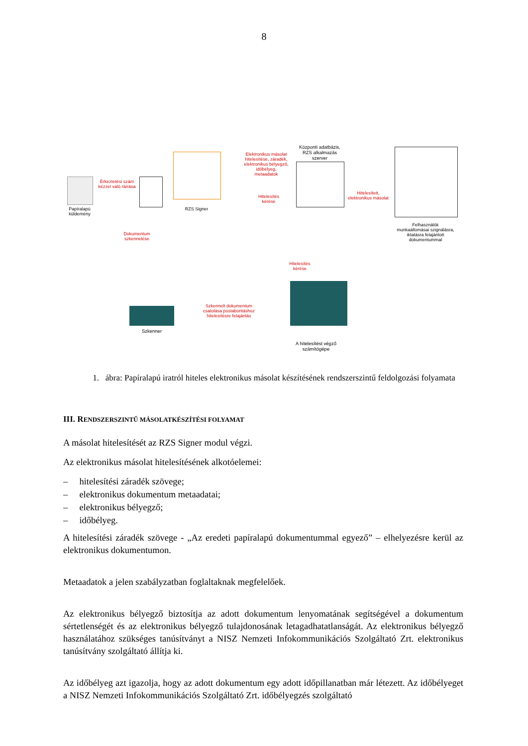8
Papíralapú küldemény
Érkeztetési szám kézzel való ráírása
Dokumentum szkennelése
RZS Signer
Elektronikus másolat hitelesítése, záradék, elektronikus bélyegző, időbélyeg, metaadatok
Hitelesítés kérése
Központi adatbázis, RZS alkalmazás szerver
Hitelesített, elektronikus másolat
Felhasználók munkaállomásai szignálásra, iktatásra felajánlott dokumentummal
Hitelesítés kérése
Szkennelt dokumentum csatolása postabontáshoz hitelesítésre felajánlás
Szkenner
A hitelesítést végző számítógépe
1. ábra: Papíralapú iratról hiteles elektronikus másolat készítésének rendszerszintű feldolgozási folyamata
III. RENDSZERSZINTŰ MÁSOLATKÉSZÍTÉSI FOLYAMAT
A másolat hitelesítését az RZS Signer modul végzi.
Az elektronikus másolat hitelesítésének alkotóelemei:
– hitelesítési záradék szövege;
– elektronikus dokumentum metaadatai;
– elektronikus bélyegző;
– időbélyeg.
A hitelesítési záradék szövege - „Az eredeti papíralapú dokumentummal egyező” – elhelyezésre kerül az elektronikus dokumentumon.
Metaadatok a jelen szabályzatban foglaltaknak megfelelőek.
Az elektronikus bélyegző biztosítja az adott dokumentum lenyomatának segítségével a dokumentum sértetlenségét és az elektronikus bélyegző tulajdonosának letagadhatatlanságát. Az elektronikus bélyegző használatához szükséges tanúsítványt a NISZ Nemzeti Infokommunikációs Szolgáltató Zrt. elektronikus tanúsítvány szolgáltató állítja ki.
Az időbélyeg azt igazolja, hogy az adott dokumentum egy adott időpillanatban már létezett. Az időbélyeget a NISZ Nemzeti Infokommunikációs Szolgáltató Zrt. időbélyegzés szolgáltató